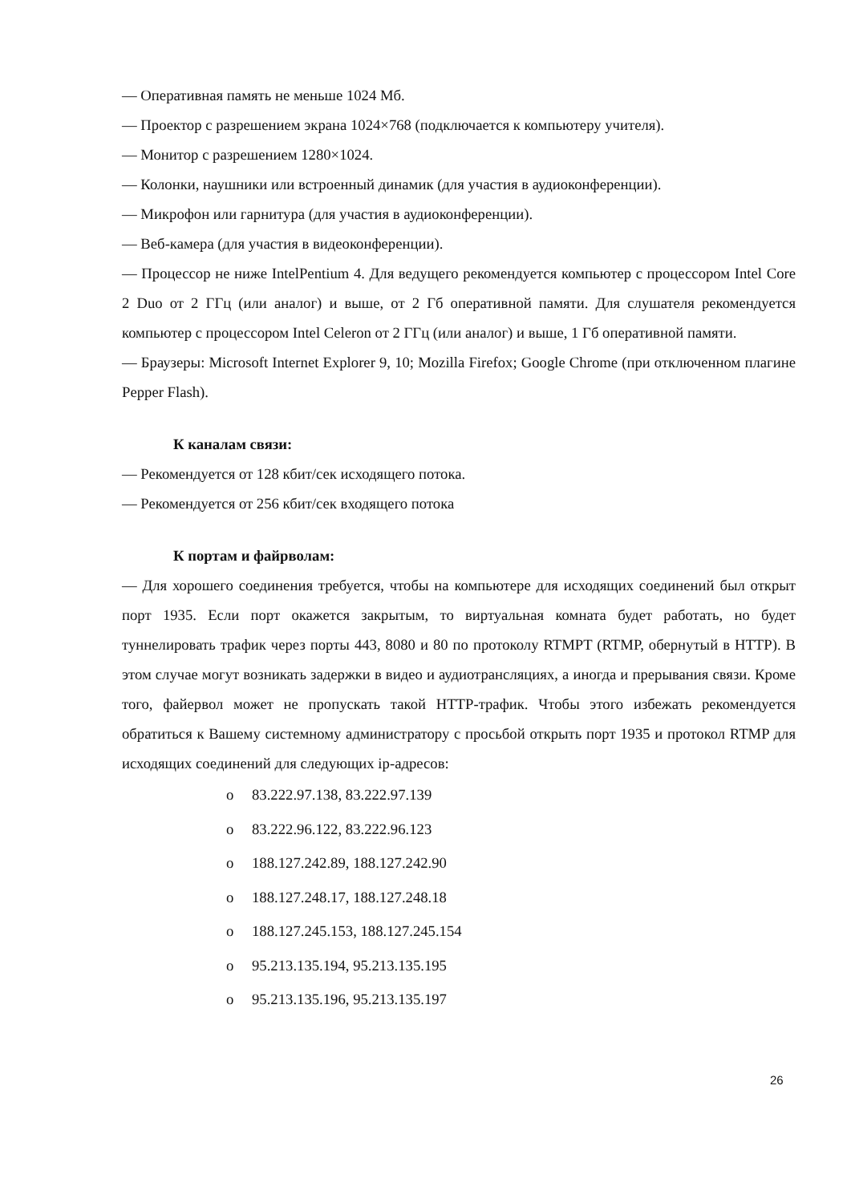— Оперативная память не меньше 1024 Мб.
— Проектор с разрешением экрана 1024×768 (подключается к компьютеру учителя).
— Монитор с разрешением 1280×1024.
— Колонки, наушники или встроенный динамик (для участия в аудиоконференции).
— Микрофон или гарнитура (для участия в аудиоконференции).
— Веб-камера (для участия в видеоконференции).
— Процессор не ниже IntelPentium 4. Для ведущего рекомендуется компьютер с процессором Intel Core 2 Duo от 2 ГГц (или аналог) и выше, от 2 Гб оперативной памяти. Для слушателя рекомендуется компьютер с процессором Intel Celeron от 2 ГГц (или аналог) и выше, 1 Гб оперативной памяти.
— Браузеры: Microsoft Internet Explorer 9, 10; Mozilla Firefox; Google Chrome (при отключенном плагине Pepper Flash).
К каналам связи:
— Рекомендуется от 128 кбит/сек исходящего потока.
— Рекомендуется от 256 кбит/сек входящего потока
К портам и файрволам:
— Для хорошего соединения требуется, чтобы на компьютере для исходящих соединений был открыт порт 1935. Если порт окажется закрытым, то виртуальная комната будет работать, но будет туннелировать трафик через порты 443, 8080 и 80 по протоколу RTMPT (RTMP, обернутый в HTTP). В этом случае могут возникать задержки в видео и аудиотрансляциях, а иногда и прерывания связи. Кроме того, файервол может не пропускать такой HTTP-трафик. Чтобы этого избежать рекомендуется обратиться к Вашему системному администратору с просьбой открыть порт 1935 и протокол RTMP для исходящих соединений для следующих ip-адресов:
o 83.222.97.138, 83.222.97.139
o 83.222.96.122, 83.222.96.123
o 188.127.242.89, 188.127.242.90
o 188.127.248.17, 188.127.248.18
o 188.127.245.153, 188.127.245.154
o 95.213.135.194, 95.213.135.195
o 95.213.135.196, 95.213.135.197
26